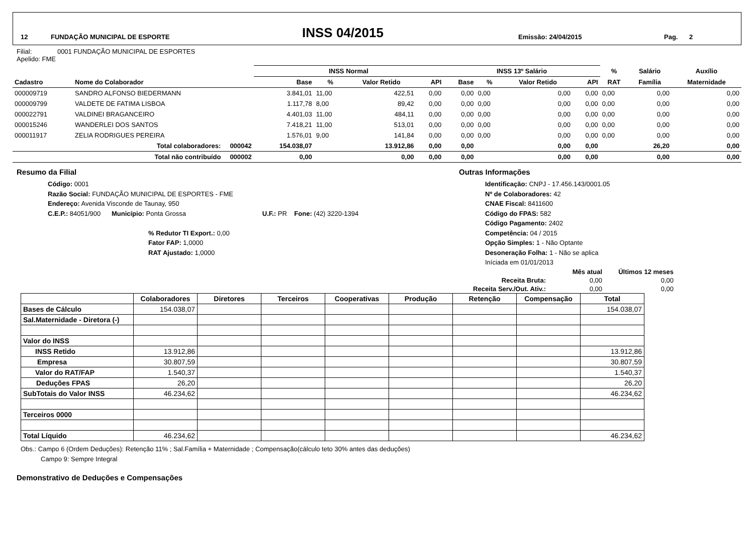12 FUNDAÇÃO MUNICIPAL DE ESPORTE INSS 04/2015 Emissão: 24/04/2015 Pag. 2
Filial: 0001 FUNDAÇÃO MUNICIPAL DE ESPORTES
Apelido: FME
| | | INSS Normal | | | | INSS 13º Salário | | | | % | Salário | Auxílio |
| --- | --- | --- | --- | --- | --- | --- | --- | --- | --- | --- | --- | --- |
| Cadastro | Nome do Colaborador | Base | % | Valor Retido | API | Base | % | Valor Retido | API | RAT | Família | Maternidade |
| 000009719 | SANDRO ALFONSO BIEDERMANN | 3.841,01 | 11,00 | 422,51 | 0,00 | 0,00 | 0,00 | 0,00 | 0,00 | 0,00 | 0,00 | 0,00 |
| 000009799 | VALDETE DE FATIMA LISBOA | 1.117,78 | 8,00 | 89,42 | 0,00 | 0,00 | 0,00 | 0,00 | 0,00 | 0,00 | 0,00 | 0,00 |
| 000022791 | VALDINEI BRAGANCEIRO | 4.401,03 | 11,00 | 484,11 | 0,00 | 0,00 | 0,00 | 0,00 | 0,00 | 0,00 | 0,00 | 0,00 |
| 000015246 | WANDERLEI DOS SANTOS | 7.418,21 | 11,00 | 513,01 | 0,00 | 0,00 | 0,00 | 0,00 | 0,00 | 0,00 | 0,00 | 0,00 |
| 000011917 | ZELIA RODRIGUES PEREIRA | 1.576,01 | 9,00 | 141,84 | 0,00 | 0,00 | 0,00 | 0,00 | 0,00 | 0,00 | 0,00 | 0,00 |
| | Total colaboradores: 000042 | 154.038,07 | | 13.912,86 | 0,00 | 0,00 | | 0,00 | 0,00 | | 26,20 | 0,00 |
| | Total não contribuído 000002 | 0,00 | | 0,00 | 0,00 | 0,00 | | 0,00 | 0,00 | | 0,00 | 0,00 |
Resumo da Filial
Código: 0001
Razão Social: FUNDAÇÃO MUNICIPAL DE ESPORTES - FME
Endereço: Avenida Visconde de Taunay, 950
C.E.P.: 84051/900 Município: Ponta Grossa U.F.: PR Fone: (42) 3220-1394
% Redutor TI Export.: 0,00
Fator FAP: 1,0000
RAT Ajustado: 1,0000
Outras Informações
Identificação: CNPJ - 17.456.143/0001.05
Nº de Colaboradores: 42
CNAE Fiscal: 8411600
Código do FPAS: 582
Código Pagamento: 2402
Competência: 04 / 2015
Opção Simples: 1 - Não Optante
Desoneração Folha: 1 - Não se aplica
Iníciada em 01/01/2013
| | Mês atual | Últimos 12 meses |
| Receita Bruta: | 0,00 | 0,00 |
| Receita Serv./Out. Ativ.: | 0,00 | 0,00 |
| | Colaboradores | Diretores | Terceiros | Cooperativas | Produção | Retenção | Compensação | Total |
| --- | --- | --- | --- | --- | --- | --- | --- | --- |
| Bases de Cálculo | 154.038,07 | | | | | | | 154.038,07 |
| Sal.Maternidade - Diretora (-) | | | | | | | | |
| Valor do INSS | | | | | | | | |
| INSS Retido | 13.912,86 | | | | | | | 13.912,86 |
| Empresa | 30.807,59 | | | | | | | 30.807,59 |
| Valor do RAT/FAP | 1.540,37 | | | | | | | 1.540,37 |
| Deduções FPAS | 26,20 | | | | | | | 26,20 |
| SubTotais do Valor INSS | 46.234,62 | | | | | | | 46.234,62 |
| Terceiros 0000 | | | | | | | | |
| Total Líquido | 46.234,62 | | | | | | | 46.234,62 |
Obs.: Campo 6 (Ordem Deduções): Retenção 11% ; Sal.Família + Maternidade ; Compensação(cálculo teto 30% antes das deduções)
Campo 9: Sempre Integral
Demonstrativo de Deduções e Compensações